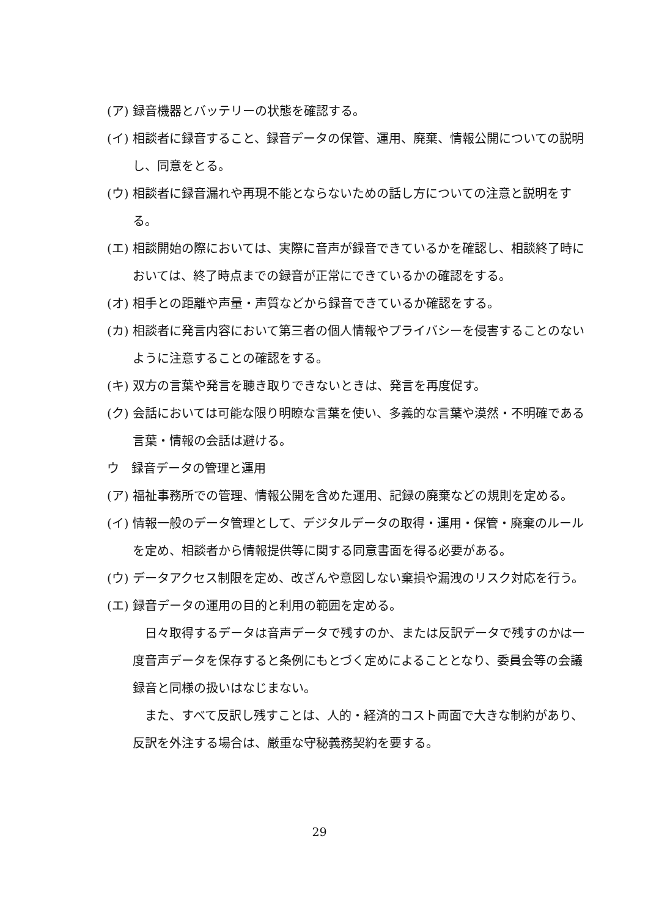(ア) 録音機器とバッテリーの状態を確認する。
(イ) 相談者に録音すること、録音データの保管、運用、廃棄、情報公開についての説明し、同意をとる。
(ウ) 相談者に録音漏れや再現不能とならないための話し方についての注意と説明をする。
(エ) 相談開始の際においては、実際に音声が録音できているかを確認し、相談終了時においては、終了時点までの録音が正常にできているかの確認をする。
(オ) 相手との距離や声量・声質などから録音できているか確認をする。
(カ) 相談者に発言内容において第三者の個人情報やプライバシーを侵害することのないように注意することの確認をする。
(キ) 双方の言葉や発言を聴き取りできないときは、発言を再度促す。
(ク) 会話においては可能な限り明瞭な言葉を使い、多義的な言葉や漠然・不明確である言葉・情報の会話は避ける。
ウ　録音データの管理と運用
(ア) 福祉事務所での管理、情報公開を含めた運用、記録の廃棄などの規則を定める。
(イ) 情報一般のデータ管理として、デジタルデータの取得・運用・保管・廃棄のルールを定め、相談者から情報提供等に関する同意書面を得る必要がある。
(ウ) データアクセス制限を定め、改ざんや意図しない棄損や漏洩のリスク対応を行う。
(エ) 録音データの運用の目的と利用の範囲を定める。
日々取得するデータは音声データで残すのか、または反訳データで残すのかは一度音声データを保存すると条例にもとづく定めによることとなり、委員会等の会議録音と同様の扱いはなじまない。
また、すべて反訳し残すことは、人的・経済的コスト両面で大きな制約があり、反訳を外注する場合は、厳重な守秘義務契約を要する。
29